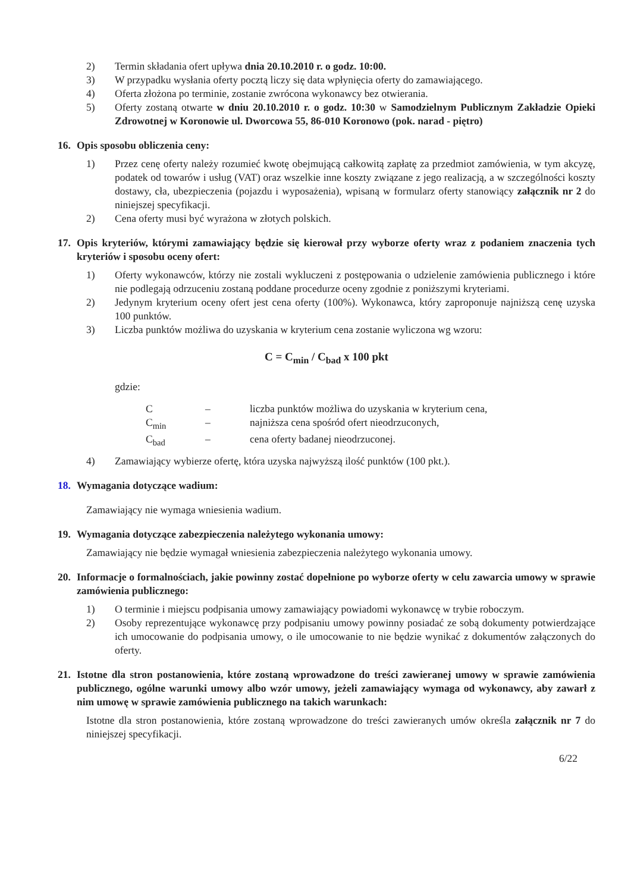2) Termin składania ofert upływa dnia 20.10.2010 r. o godz. 10:00.
3) W przypadku wysłania oferty pocztą liczy się data wpłynięcia oferty do zamawiającego.
4) Oferta złożona po terminie, zostanie zwrócona wykonawcy bez otwierania.
5) Oferty zostaną otwarte w dniu 20.10.2010 r. o godz. 10:30 w Samodzielnym Publicznym Zakładzie Opieki Zdrowotnej w Koronowie ul. Dworcowa 55, 86-010 Koronowo (pok. narad - piętro)
16. Opis sposobu obliczenia ceny:
1) Przez cenę oferty należy rozumieć kwotę obejmującą całkowitą zapłatę za przedmiot zamówienia, w tym akcyzę, podatek od towarów i usług (VAT) oraz wszelkie inne koszty związane z jego realizacją, a w szczególności koszty dostawy, cła, ubezpieczenia (pojazdu i wyposażenia), wpisaną w formularz oferty stanowiący załącznik nr 2 do niniejszej specyfikacji.
2) Cena oferty musi być wyrażona w złotych polskich.
17. Opis kryteriów, którymi zamawiający będzie się kierował przy wyborze oferty wraz z podaniem znaczenia tych kryteriów i sposobu oceny ofert:
1) Oferty wykonawców, którzy nie zostali wykluczeni z postępowania o udzielenie zamówienia publicznego i które nie podlegają odrzuceniu zostaną poddane procedurze oceny zgodnie z poniższymi kryteriami.
2) Jedynym kryterium oceny ofert jest cena oferty (100%). Wykonawca, który zaproponuje najniższą cenę uzyska 100 punktów.
3) Liczba punktów możliwa do uzyskania w kryterium cena zostanie wyliczona wg wzoru:
C = C<sub>min</sub> / C<sub>bad</sub> x 100 pkt
gdzie:
C – liczba punktów możliwa do uzyskania w kryterium cena,
C<sub>min</sub> – najniższa cena spośród ofert nieodrzuconych,
C<sub>bad</sub> – cena oferty badanej nieodrzuconej.
4) Zamawiający wybierze ofertę, która uzyska najwyższą ilość punktów (100 pkt.).
18. Wymagania dotyczące wadium:
Zamawiający nie wymaga wniesienia wadium.
19. Wymagania dotyczące zabezpieczenia należytego wykonania umowy:
Zamawiający nie będzie wymagał wniesienia zabezpieczenia należytego wykonania umowy.
20. Informacje o formalnościach, jakie powinny zostać dopełnione po wyborze oferty w celu zawarcia umowy w sprawie zamówienia publicznego:
1) O terminie i miejscu podpisania umowy zamawiający powiadomi wykonawcę w trybie roboczym.
2) Osoby reprezentujące wykonawcę przy podpisaniu umowy powinny posiadać ze sobą dokumenty potwierdzające ich umocowanie do podpisania umowy, o ile umocowanie to nie będzie wynikać z dokumentów załączonych do oferty.
21. Istotne dla stron postanowienia, które zostaną wprowadzone do treści zawieranej umowy w sprawie zamówienia publicznego, ogólne warunki umowy albo wzór umowy, jeżeli zamawiający wymaga od wykonawcy, aby zawarł z nim umowę w sprawie zamówienia publicznego na takich warunkach:
Istotne dla stron postanowienia, które zostaną wprowadzone do treści zawieranych umów określa załącznik nr 7 do niniejszej specyfikacji.
6/22